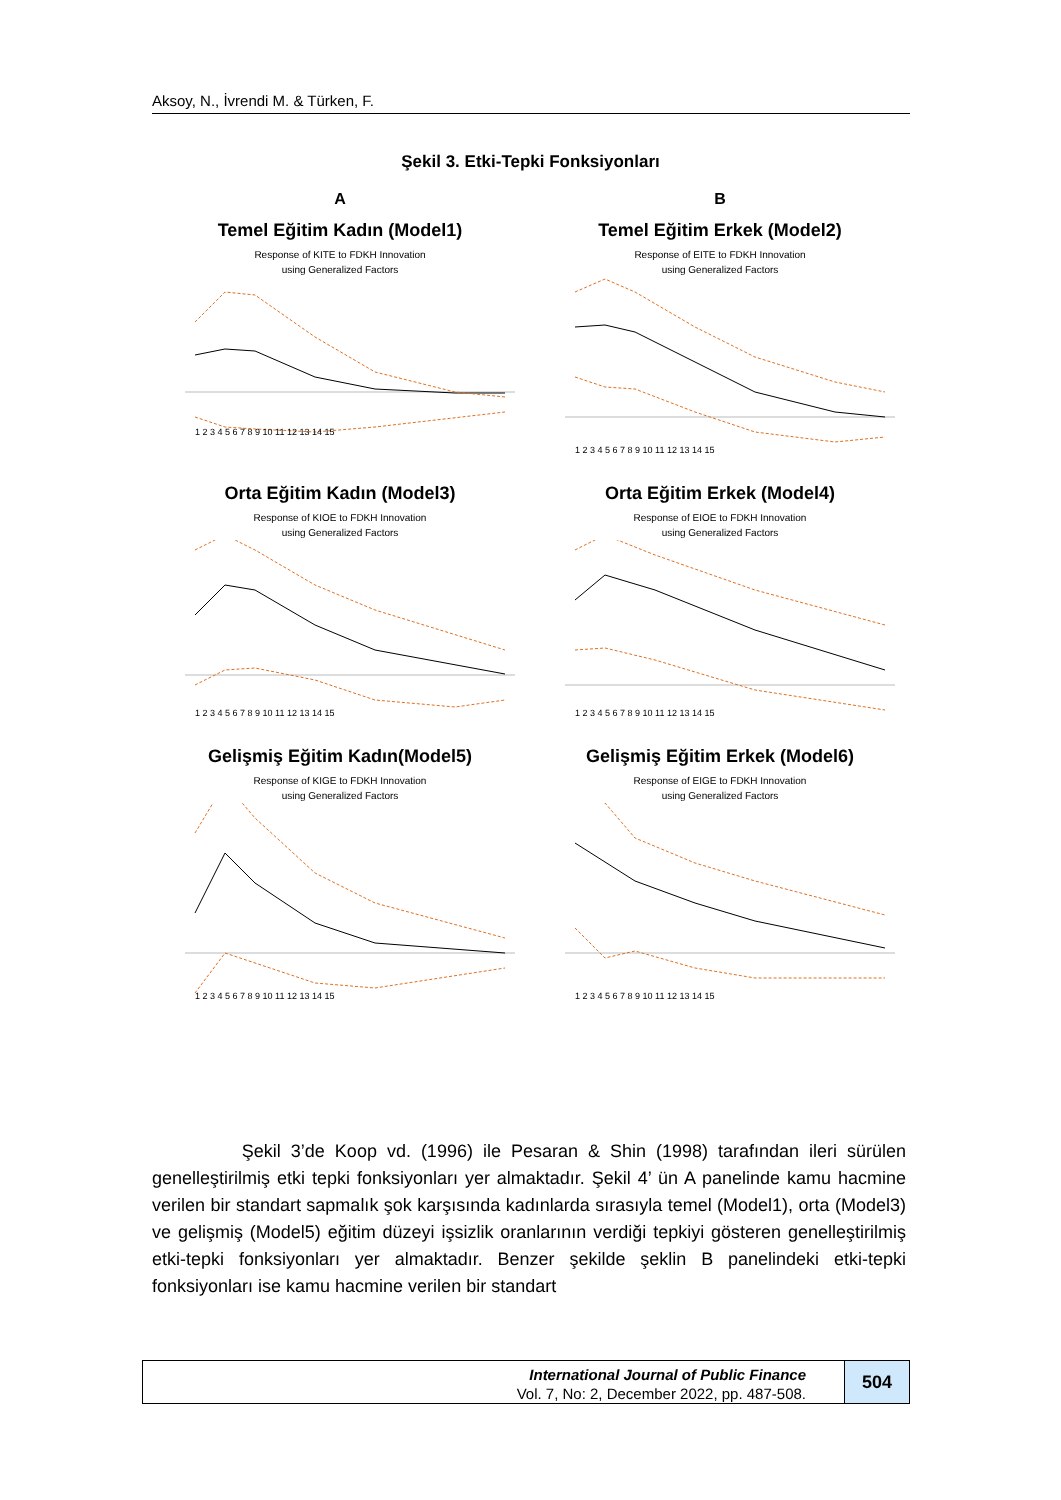Aksoy, N., İvrendi M. & Türken, F.
Şekil 3. Etki-Tepki Fonksiyonları
A
Temel Eğitim Kadın (Model1)
Response of KITE to FDKH Innovation
using Generalized Factors
1 2 3 4 5 6 7 8 9 10 11 12 13 14 15
B
Temel Eğitim Erkek (Model2)
Response of EITE to FDKH Innovation
using Generalized Factors
1 2 3 4 5 6 7 8 9 10 11 12 13 14 15
Orta Eğitim Kadın (Model3)
Response of KIOE to FDKH Innovation
using Generalized Factors
1 2 3 4 5 6 7 8 9 10 11 12 13 14 15
Orta Eğitim Erkek (Model4)
Response of EIOE to FDKH Innovation
using Generalized Factors
1 2 3 4 5 6 7 8 9 10 11 12 13 14 15
Gelişmiş Eğitim Kadın(Model5)
Response of KIGE to FDKH Innovation
using Generalized Factors
1 2 3 4 5 6 7 8 9 10 11 12 13 14 15
Gelişmiş Eğitim Erkek (Model6)
Response of EIGE to FDKH Innovation
using Generalized Factors
1 2 3 4 5 6 7 8 9 10 11 12 13 14 15
Şekil 3’de Koop vd. (1996) ile Pesaran & Shin (1998) tarafından ileri sürülen genelleştirilmiş etki tepki fonksiyonları yer almaktadır. Şekil 4’ ün A panelinde kamu hacmine verilen bir standart sapmalık şok karşısında kadınlarda sırasıyla temel (Model1), orta (Model3) ve gelişmiş (Model5) eğitim düzeyi işsizlik oranlarının verdiği tepkiyi gösteren genelleştirilmiş etki-tepki fonksiyonları yer almaktadır. Benzer şekilde şeklin B panelindeki etki-tepki fonksiyonları ise kamu hacmine verilen bir standart
International Journal of Public Finance
Vol. 7, No: 2, December 2022, pp. 487-508.
504